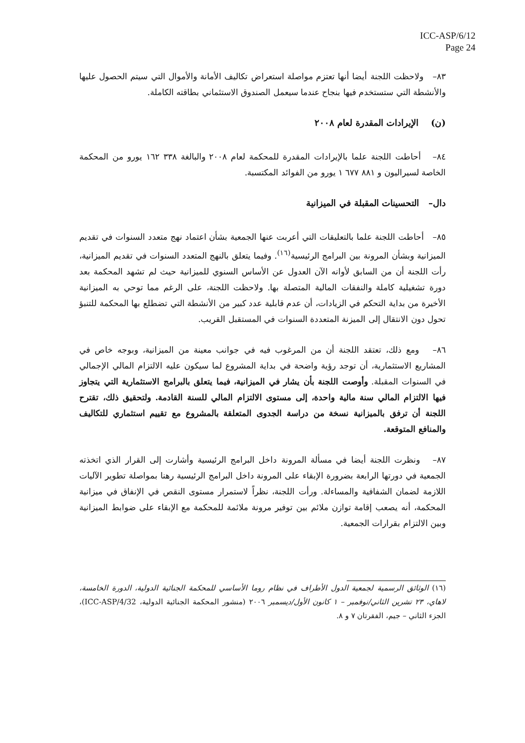ICC-ASP/6/12
Page 24
٨٣– ولاحظت اللجنة أيضا أنها تعتزم مواصلة استعراض تكاليف الأمانة والأموال التي سيتم الحصول عليها والأنشطة التي ستستخدم فيها بنجاح عندما سيعمل الصندوق الاستئماني بطاقته الكاملة.
(ن) الإيرادات المقدرة لعام ٢٠٠٨
٨٤– أحاطت اللجنة علما بالإيرادات المقدرة للمحكمة لعام ٢٠٠٨ والبالغة ٣٣٨ ١٦٢ يورو من المحكمة الخاصة لسيراليون و ٨٨١ ٦٧٧ ١ يورو من الفوائد المكتسبة.
دال– التحسينات المقبلة في الميزانية
٨٥– أحاطت اللجنة علما بالتعليقات التي أعربت عنها الجمعية بشأن اعتماد نهج متعدد السنوات في تقديم الميزانية وبشأن المرونة بين البرامج الرئيسية<sup>(١٦)</sup>. وفيما يتعلق بالنهج المتعدد السنوات في تقديم الميزانية، رأت اللجنة أن من السابق لأوانه الآن العدول عن الأساس السنوي للميزانية حيث لم تشهد المحكمة بعد دورة تشغيلية كاملة والنفقات المالية المتصلة بها. ولاحظت اللجنة، على الرغم مما توحي به الميزانية الأخيرة من بداية التحكم في الزيادات، أن عدم قابلية عدد كبير من الأنشطة التي تضطلع بها المحكمة للتنبؤ تحول دون الانتقال إلى الميزنة المتعددة السنوات في المستقبل القريب.
٨٦– ومع ذلك، تعتقد اللجنة أن من المرغوب فيه في جوانب معينة من الميزانية، وبوجه خاص في المشاريع الاستثمارية، أن توجد رؤية واضحة في بداية المشروع لما سيكون عليه الالتزام المالي الإجمالي في السنوات المقبلة. وأوصت اللجنة بأن يشار في الميزانية، فيما يتعلق بالبرامج الاستثمارية التي يتجاوز فيها الالتزام المالي سنة مالية واحدة، إلى مستوى الالتزام المالي للسنة القادمة. ولتحقيق ذلك، تقترح اللجنة أن ترفق بالميزانية نسخة من دراسة الجدوى المتعلقة بالمشروع مع تقييم استثماري للتكاليف والمنافع المتوقعة.
٨٧– ونظرت اللجنة أيضا في مسألة المرونة داخل البرامج الرئيسية وأشارت إلى القرار الذي اتخذته الجمعية في دورتها الرابعة بضرورة الإبقاء على المرونة داخل البرامج الرئيسية رهنا بمواصلة تطوير الآليات اللازمة لضمان الشفافية والمساءلة. ورأت اللجنة، نظراً لاستمرار مستوى النقص في الإنفاق في ميزانية المحكمة، أنه يصعب إقامة توازن ملائم بين توفير مرونة ملائمة للمحكمة مع الإبقاء على ضوابط الميزانية وبين الالتزام بقرارات الجمعية.
(١٦) الوثائق الرسمية لجمعية الدول الأطراف في نظام روما الأساسي للمحكمة الجنائية الدولية، الدورة الخامسة، لاهاي، ٢٣ تشرين الثاني/نوفمبر – ١ كانون الأول/ديسمبر ٢٠٠٦ (منشور المحكمة الجنائية الدولية، ICC-ASP/4/32)، الجزء الثاني – جيم، الفقرتان ٧ و ٨.